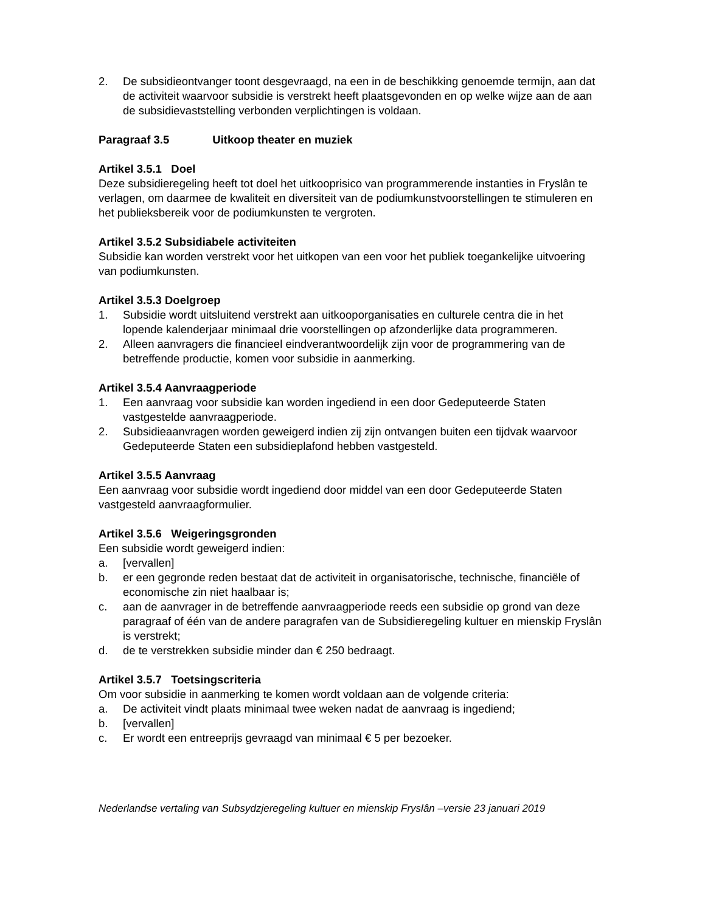2. De subsidieontvanger toont desgevraagd, na een in de beschikking genoemde termijn, aan dat de activiteit waarvoor subsidie is verstrekt heeft plaatsgevonden en op welke wijze aan de aan de subsidievaststelling verbonden verplichtingen is voldaan.
Paragraaf 3.5 Uitkoop theater en muziek
Artikel 3.5.1 Doel
Deze subsidieregeling heeft tot doel het uitkooprisico van programmerende instanties in Fryslân te verlagen, om daarmee de kwaliteit en diversiteit van de podiumkunstvoorstellingen te stimuleren en het publieksbereik voor de podiumkunsten te vergroten.
Artikel 3.5.2 Subsidiabele activiteiten
Subsidie kan worden verstrekt voor het uitkopen van een voor het publiek toegankelijke uitvoering van podiumkunsten.
Artikel 3.5.3 Doelgroep
1. Subsidie wordt uitsluitend verstrekt aan uitkooporganisaties en culturele centra die in het lopende kalenderjaar minimaal drie voorstellingen op afzonderlijke data programmeren.
2. Alleen aanvragers die financieel eindverantwoordelijk zijn voor de programmering van de betreffende productie, komen voor subsidie in aanmerking.
Artikel 3.5.4 Aanvraagperiode
1. Een aanvraag voor subsidie kan worden ingediend in een door Gedeputeerde Staten vastgestelde aanvraagperiode.
2. Subsidieaanvragen worden geweigerd indien zij zijn ontvangen buiten een tijdvak waarvoor Gedeputeerde Staten een subsidieplafond hebben vastgesteld.
Artikel 3.5.5 Aanvraag
Een aanvraag voor subsidie wordt ingediend door middel van een door Gedeputeerde Staten vastgesteld aanvraagformulier.
Artikel 3.5.6 Weigeringsgronden
Een subsidie wordt geweigerd indien:
a. [vervallen]
b. er een gegronde reden bestaat dat de activiteit in organisatorische, technische, financiële of economische zin niet haalbaar is;
c. aan de aanvrager in de betreffende aanvraagperiode reeds een subsidie op grond van deze paragraaf of één van de andere paragrafen van de Subsidieregeling kultuer en mienskip Fryslân is verstrekt;
d. de te verstrekken subsidie minder dan € 250 bedraagt.
Artikel 3.5.7 Toetsingscriteria
Om voor subsidie in aanmerking te komen wordt voldaan aan de volgende criteria:
a. De activiteit vindt plaats minimaal twee weken nadat de aanvraag is ingediend;
b. [vervallen]
c. Er wordt een entreeprijs gevraagd van minimaal € 5 per bezoeker.
Nederlandse vertaling van Subsydzjeregeling kultuer en mienskip Fryslân –versie 23 januari 2019